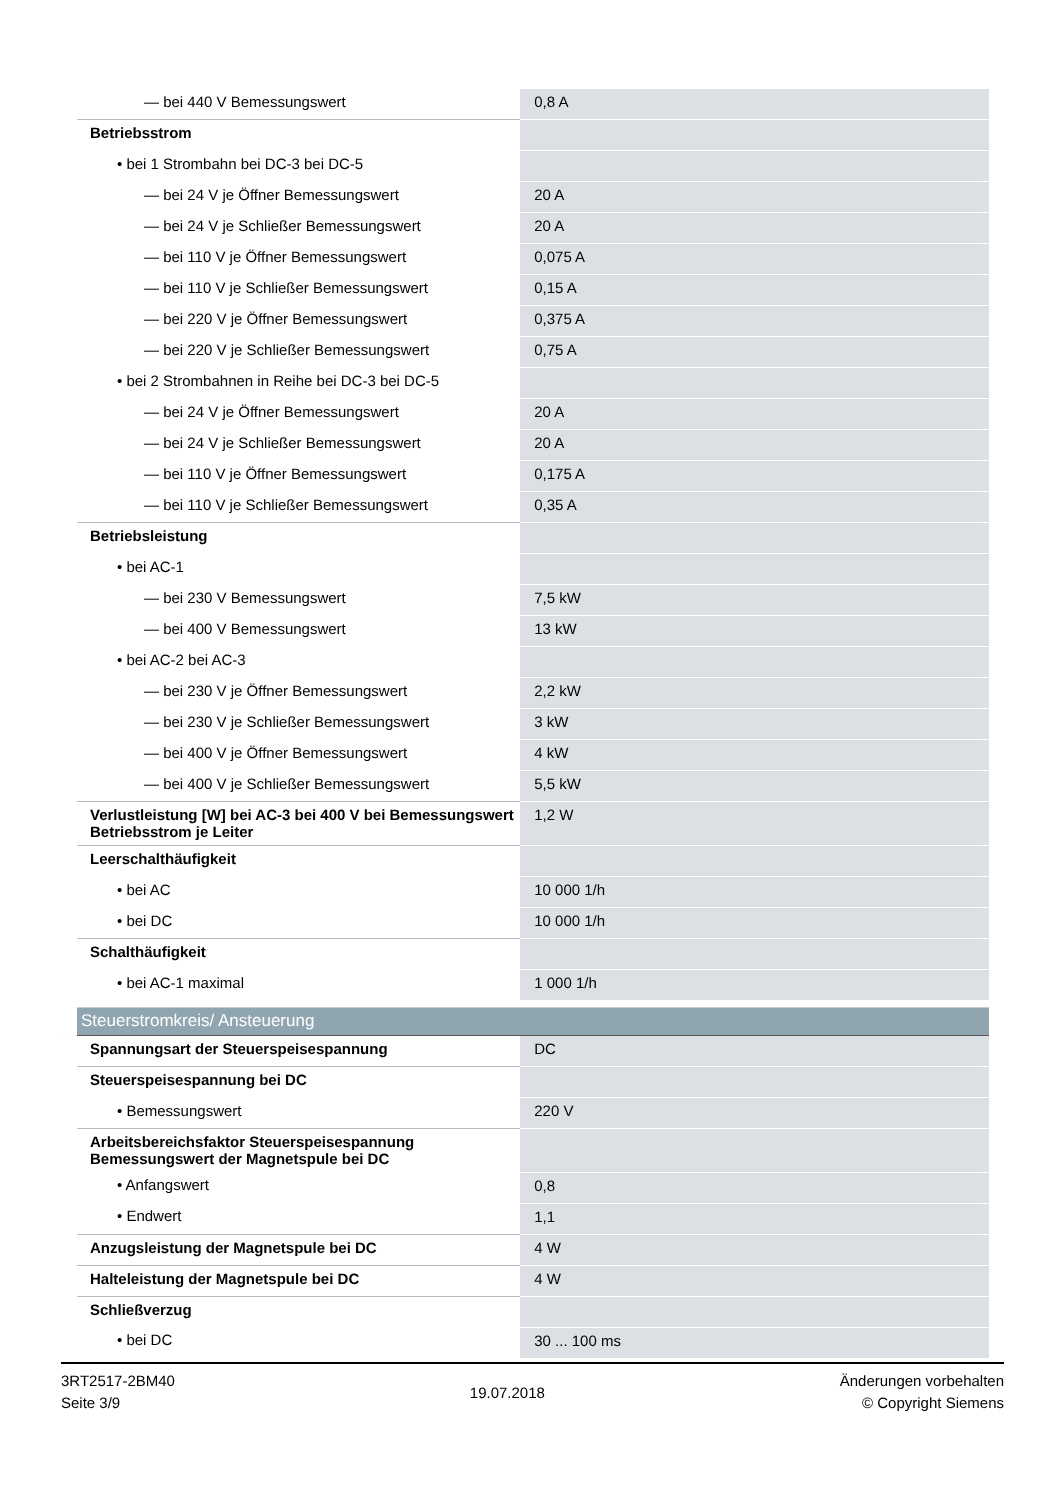| — bei 440 V Bemessungswert | 0,8 A |
| Betriebsstrom | |
| • bei 1 Strombahn bei DC-3 bei DC-5 | |
| — bei 24 V je Öffner Bemessungswert | 20 A |
| — bei 24 V je Schließer Bemessungswert | 20 A |
| — bei 110 V je Öffner Bemessungswert | 0,075 A |
| — bei 110 V je Schließer Bemessungswert | 0,15 A |
| — bei 220 V je Öffner Bemessungswert | 0,375 A |
| — bei 220 V je Schließer Bemessungswert | 0,75 A |
| • bei 2 Strombahnen in Reihe bei DC-3 bei DC-5 | |
| — bei 24 V je Öffner Bemessungswert | 20 A |
| — bei 24 V je Schließer Bemessungswert | 20 A |
| — bei 110 V je Öffner Bemessungswert | 0,175 A |
| — bei 110 V je Schließer Bemessungswert | 0,35 A |
| Betriebsleistung | |
| • bei AC-1 | |
| — bei 230 V Bemessungswert | 7,5 kW |
| — bei 400 V Bemessungswert | 13 kW |
| • bei AC-2 bei AC-3 | |
| — bei 230 V je Öffner Bemessungswert | 2,2 kW |
| — bei 230 V je Schließer Bemessungswert | 3 kW |
| — bei 400 V je Öffner Bemessungswert | 4 kW |
| — bei 400 V je Schließer Bemessungswert | 5,5 kW |
| Verlustleistung [W] bei AC-3 bei 400 V bei Bemessungswert Betriebsstrom je Leiter | 1,2 W |
| Leerschalthäufigkeit | |
| • bei AC | 10 000 1/h |
| • bei DC | 10 000 1/h |
| Schalthäufigkeit | |
| • bei AC-1 maximal | 1 000 1/h |
| Steuerstromkreis/ Ansteuerung | |
| Spannungsart der Steuerspeisespannung | DC |
| Steuerspeisespannung bei DC | |
| • Bemessungswert | 220 V |
| Arbeitsbereichsfaktor Steuerspeisespannung Bemessungswert der Magnetspule bei DC | |
| • Anfangswert | 0,8 |
| • Endwert | 1,1 |
| Anzugsleistung der Magnetspule bei DC | 4 W |
| Halteleistung der Magnetspule bei DC | 4 W |
| Schließverzug | |
| • bei DC | 30 ... 100 ms |
3RT2517-2BM40
Seite 3/9
19.07.2018
Änderungen vorbehalten
© Copyright Siemens